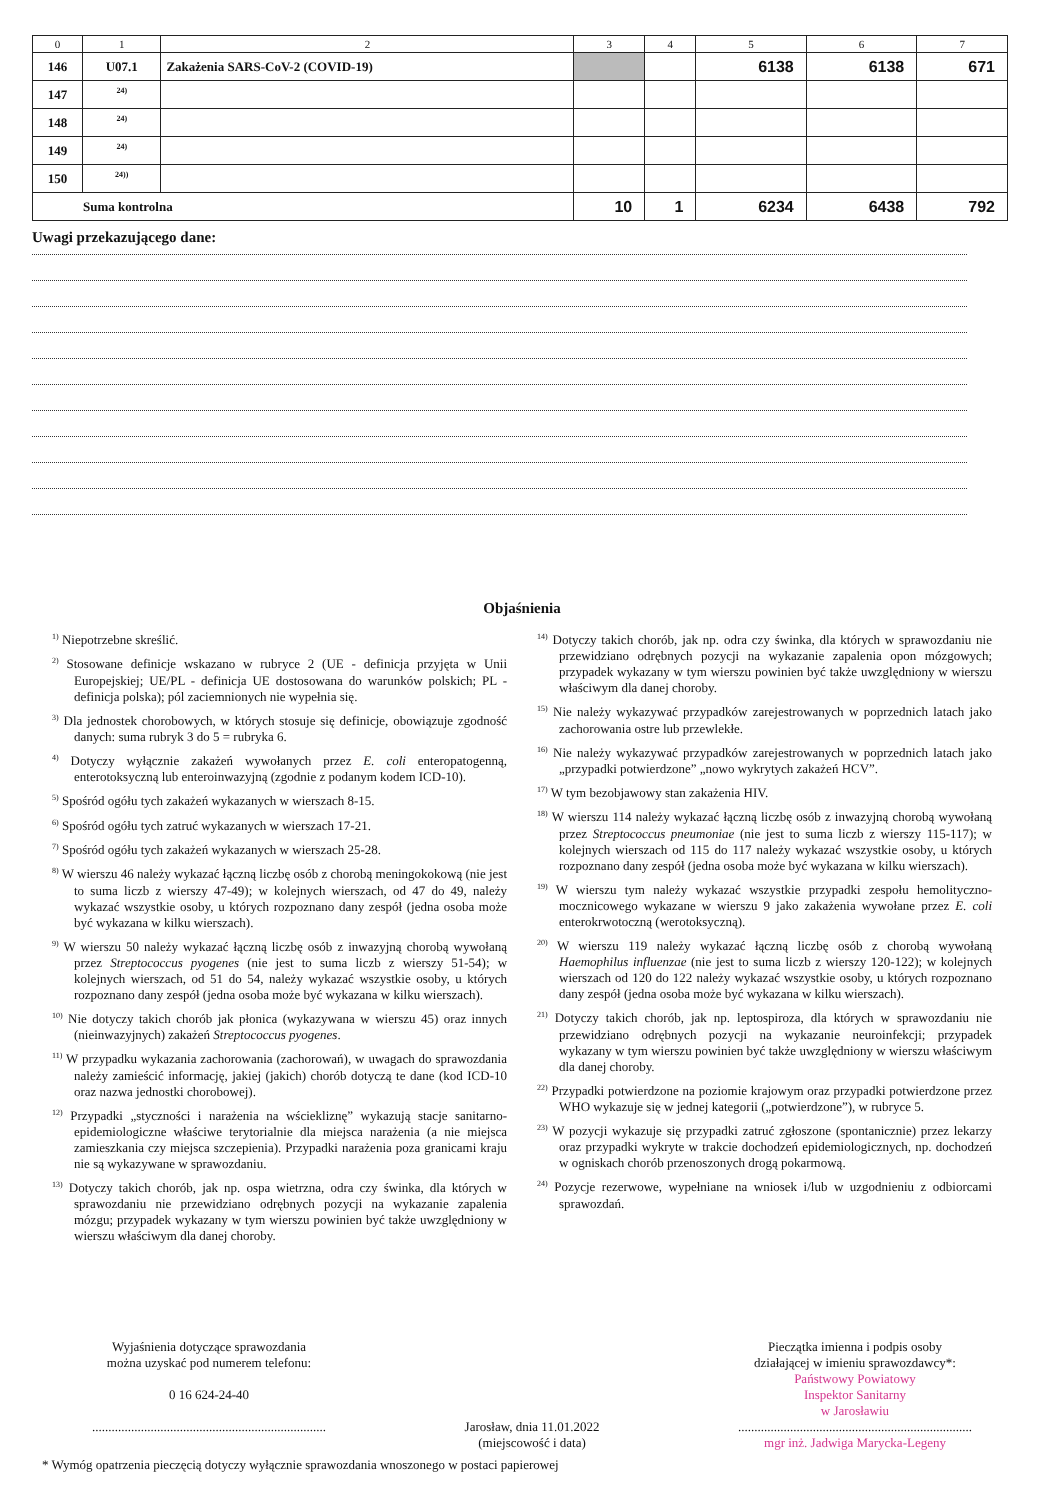| 0 | 1 | 2 | 3 | 4 | 5 | 6 | 7 |
| --- | --- | --- | --- | --- | --- | --- | --- |
| 146 | U07.1 | Zakażenia SARS-CoV-2 (COVID-19) | | | 6138 | 6138 | 671 |
| 147 | <sup>24)</sup> | | | | | | |
| 148 | <sup>24)</sup> | | | | | | |
| 149 | <sup>24)</sup> | | | | | | |
| 150 | <sup>24))</sup> | | | | | | |
| Suma kontrolna | | | 10 | 1 | 6234 | 6438 | 792 |
Uwagi przekazującego dane:
Objaśnienia
<sup>1)</sup> Niepotrzebne skreślić.
<sup>2)</sup> Stosowane definicje wskazano w rubryce 2 (UE - definicja przyjęta w Unii Europejskiej; UE/PL - definicja UE dostosowana do warunków polskich; PL - definicja polska); pól zaciemnionych nie wypełnia się.
<sup>3)</sup> Dla jednostek chorobowych, w których stosuje się definicje, obowiązuje zgodność danych: suma rubryk 3 do 5 = rubryka 6.
<sup>4)</sup> Dotyczy wyłącznie zakażeń wywołanych przez E. coli enteropatogenną, enterotoksyczną lub enteroinwazyjną (zgodnie z podanym kodem ICD-10).
<sup>5)</sup> Spośród ogółu tych zakażeń wykazanych w wierszach 8-15.
<sup>6)</sup> Spośród ogółu tych zatruć wykazanych w wierszach 17-21.
<sup>7)</sup> Spośród ogółu tych zakażeń wykazanych w wierszach 25-28.
<sup>8)</sup> W wierszu 46 należy wykazać łączną liczbę osób z chorobą meningokokową (nie jest to suma liczb z wierszy 47-49); w kolejnych wierszach, od 47 do 49, należy wykazać wszystkie osoby, u których rozpoznano dany zespół (jedna osoba może być wykazana w kilku wierszach).
<sup>9)</sup> W wierszu 50 należy wykazać łączną liczbę osób z inwazyjną chorobą wywołaną przez Streptococcus pyogenes (nie jest to suma liczb z wierszy 51-54); w kolejnych wierszach, od 51 do 54, należy wykazać wszystkie osoby, u których rozpoznano dany zespół (jedna osoba może być wykazana w kilku wierszach).
<sup>10)</sup> Nie dotyczy takich chorób jak płonica (wykazywana w wierszu 45) oraz innych (nieinwazyjnych) zakażeń Streptococcus pyogenes.
<sup>11)</sup> W przypadku wykazania zachorowania (zachorowań), w uwagach do sprawozdania należy zamieścić informację, jakiej (jakich) chorób dotyczą te dane (kod ICD-10 oraz nazwa jednostki chorobowej).
<sup>12)</sup> Przypadki „styczności i narażenia na wściekliznę” wykazują stacje sanitarno-epidemiologiczne właściwe terytorialnie dla miejsca narażenia (a nie miejsca zamieszkania czy miejsca szczepienia). Przypadki narażenia poza granicami kraju nie są wykazywane w sprawozdaniu.
<sup>13)</sup> Dotyczy takich chorób, jak np. ospa wietrzna, odra czy świnka, dla których w sprawozdaniu nie przewidziano odrębnych pozycji na wykazanie zapalenia mózgu; przypadek wykazany w tym wierszu powinien być także uwzględniony w wierszu właściwym dla danej choroby.
<sup>14)</sup> Dotyczy takich chorób, jak np. odra czy świnka, dla których w sprawozdaniu nie przewidziano odrębnych pozycji na wykazanie zapalenia opon mózgowych; przypadek wykazany w tym wierszu powinien być także uwzględniony w wierszu właściwym dla danej choroby.
<sup>15)</sup> Nie należy wykazywać przypadków zarejestrowanych w poprzednich latach jako zachorowania ostre lub przewlekłe.
<sup>16)</sup> Nie należy wykazywać przypadków zarejestrowanych w poprzednich latach jako „przypadki potwierdzone” „nowo wykrytych zakażeń HCV”.
<sup>17)</sup> W tym bezobjawowy stan zakażenia HIV.
<sup>18)</sup> W wierszu 114 należy wykazać łączną liczbę osób z inwazyjną chorobą wywołaną przez Streptococcus pneumoniae (nie jest to suma liczb z wierszy 115-117); w kolejnych wierszach od 115 do 117 należy wykazać wszystkie osoby, u których rozpoznano dany zespół (jedna osoba może być wykazana w kilku wierszach).
<sup>19)</sup> W wierszu tym należy wykazać wszystkie przypadki zespołu hemolityczno-mocznicowego wykazane w wierszu 9 jako zakażenia wywołane przez E. coli enterokrwotoczną (werotoksyczną).
<sup>20)</sup> W wierszu 119 należy wykazać łączną liczbę osób z chorobą wywołaną Haemophilus influenzae (nie jest to suma liczb z wierszy 120-122); w kolejnych wierszach od 120 do 122 należy wykazać wszystkie osoby, u których rozpoznano dany zespół (jedna osoba może być wykazana w kilku wierszach).
<sup>21)</sup> Dotyczy takich chorób, jak np. leptospiroza, dla których w sprawozdaniu nie przewidziano odrębnych pozycji na wykazanie neuroinfekcji; przypadek wykazany w tym wierszu powinien być także uwzględniony w wierszu właściwym dla danej choroby.
<sup>22)</sup> Przypadki potwierdzone na poziomie krajowym oraz przypadki potwierdzone przez WHO wykazuje się w jednej kategorii („potwierdzone”), w rubryce 5.
<sup>23)</sup> W pozycji wykazuje się przypadki zatruć zgłoszone (spontanicznie) przez lekarzy oraz przypadki wykryte w trakcie dochodzeń epidemiologicznych, np. dochodzeń w ogniskach chorób przenoszonych drogą pokarmową.
<sup>24)</sup> Pozycje rezerwowe, wypełniane na wniosek i/lub w uzgodnieniu z odbiorcami sprawozdań.
Wyjaśnienia dotyczące sprawozdania
można uzyskać pod numerem telefonu:
0 16 624-24-40
........................................................................
Jarosław, dnia 11.01.2022
(miejscowość i data)
Pieczątka imienna i podpis osoby
działającej w imieniu sprawozdawcy*:
Państwowy Powiatowy
Inspektor Sanitarny
w Jarosławiu
........................................................................
mgr inż. Jadwiga Marycka-Legeny
* Wymóg opatrzenia pieczęcią dotyczy wyłącznie sprawozdania wnoszonego w postaci papierowej